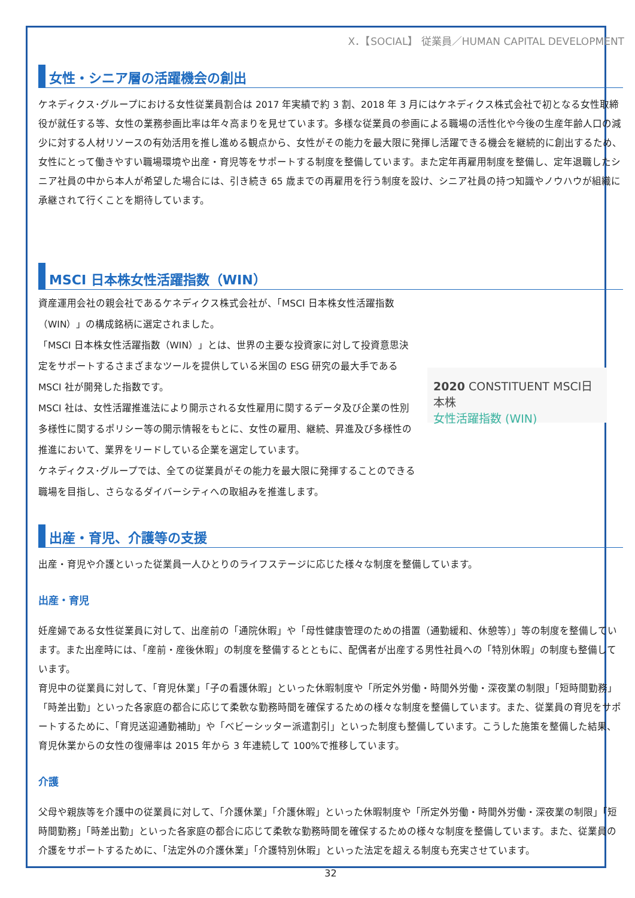X．【SOCIAL】 従業員／HUMAN CAPITAL DEVELOPMENT
女性・シニア層の活躍機会の創出
ケネディクス･グループにおける女性従業員割合は 2017 年実績で約 3 割、2018 年 3 月にはケネディクス株式会社で初となる女性取締役が就任する等、女性の業務参画比率は年々高まりを見せています。多様な従業員の参画による職場の活性化や今後の生産年齢人口の減少に対する人材リソースの有効活用を推し進める観点から、女性がその能力を最大限に発揮し活躍できる機会を継続的に創出するため、女性にとって働きやすい職場環境や出産・育児等をサポートする制度を整備しています。また定年再雇用制度を整備し、定年退職したシニア社員の中から本人が希望した場合には、引き続き 65 歳までの再雇用を行う制度を設け、シニア社員の持つ知識やノウハウが組織に承継されて行くことを期待しています。
MSCI 日本株女性活躍指数（WIN）
資産運用会社の親会社であるケネディクス株式会社が、「MSCI 日本株女性活躍指数（WIN）」の構成銘柄に選定されました。
「MSCI 日本株女性活躍指数（WIN）」とは、世界の主要な投資家に対して投資意思決定をサポートするさまざまなツールを提供している米国の ESG 研究の最大手である MSCI 社が開発した指数です。
MSCI 社は、女性活躍推進法により開示される女性雇用に関するデータ及び企業の性別多様性に関するポリシー等の開示情報をもとに、女性の雇用、継続、昇進及び多様性の推進において、業界をリードしている企業を選定しています。
ケネディクス･グループでは、全ての従業員がその能力を最大限に発揮することのできる職場を目指し、さらなるダイバーシティへの取組みを推進します。
2020 CONSTITUENT MSCI日本株
女性活躍指数 (WIN)
出産・育児、介護等の支援
出産・育児や介護といった従業員一人ひとりのライフステージに応じた様々な制度を整備しています。
出産・育児
妊産婦である女性従業員に対して、出産前の「通院休暇」や「母性健康管理のための措置（通勤緩和、休憩等）」等の制度を整備しています。また出産時には、「産前・産後休暇」の制度を整備するとともに、配偶者が出産する男性社員への「特別休暇」の制度も整備しています。
育児中の従業員に対して、「育児休業」「子の看護休暇」といった休暇制度や「所定外労働・時間外労働・深夜業の制限」「短時間勤務」「時差出勤」といった各家庭の都合に応じて柔軟な勤務時間を確保するための様々な制度を整備しています。また、従業員の育児をサポートするために、「育児送迎通勤補助」や「ベビーシッター派遣割引」といった制度も整備しています。こうした施策を整備した結果、育児休業からの女性の復帰率は 2015 年から 3 年連続して 100%で推移しています。
介護
父母や親族等を介護中の従業員に対して、「介護休業」「介護休暇」といった休暇制度や「所定外労働・時間外労働・深夜業の制限」「短時間勤務」「時差出勤」といった各家庭の都合に応じて柔軟な勤務時間を確保するための様々な制度を整備しています。また、従業員の介護をサポートするために、「法定外の介護休業」「介護特別休暇」といった法定を超える制度も充実させています。
32